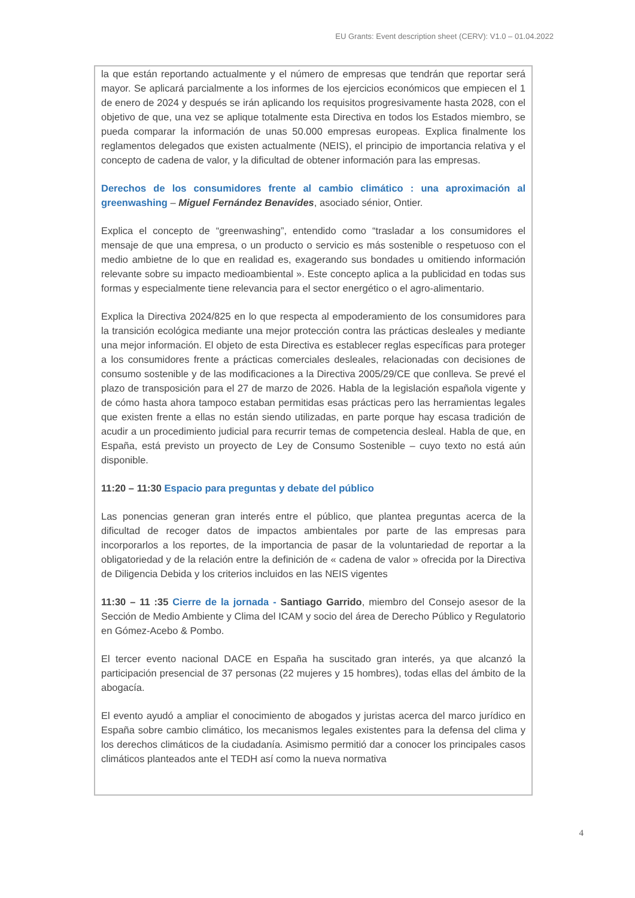EU Grants: Event description sheet (CERV): V1.0 – 01.04.2022
la que están reportando actualmente y el número de empresas que tendrán que reportar será mayor. Se aplicará parcialmente a los informes de los ejercicios económicos que empiecen el 1 de enero de 2024 y después se irán aplicando los requisitos progresivamente hasta 2028, con el objetivo de que, una vez se aplique totalmente esta Directiva en todos los Estados miembro, se pueda comparar la información de unas 50.000 empresas europeas. Explica finalmente los reglamentos delegados que existen actualmente (NEIS), el principio de importancia relativa y el concepto de cadena de valor, y la dificultad de obtener información para las empresas.
Derechos de los consumidores frente al cambio climático : una aproximación al greenwashing – Miguel Fernández Benavides, asociado sénior, Ontier.
Explica el concepto de “greenwashing”, entendido como “trasladar a los consumidores el mensaje de que una empresa, o un producto o servicio es más sostenible o respetuoso con el medio ambietne de lo que en realidad es, exagerando sus bondades u omitiendo información relevante sobre su impacto medioambiental ». Este concepto aplica a la publicidad en todas sus formas y especialmente tiene relevancia para el sector energético o el agro-alimentario.
Explica la Directiva 2024/825 en lo que respecta al empoderamiento de los consumidores para la transición ecológica mediante una mejor protección contra las prácticas desleales y mediante una mejor información. El objeto de esta Directiva es establecer reglas específicas para proteger a los consumidores frente a prácticas comerciales desleales, relacionadas con decisiones de consumo sostenible y de las modificaciones a la Directiva 2005/29/CE que conlleva. Se prevé el plazo de transposición para el 27 de marzo de 2026. Habla de la legislación española vigente y de cómo hasta ahora tampoco estaban permitidas esas prácticas pero las herramientas legales que existen frente a ellas no están siendo utilizadas, en parte porque hay escasa tradición de acudir a un procedimiento judicial para recurrir temas de competencia desleal. Habla de que, en España, está previsto un proyecto de Ley de Consumo Sostenible – cuyo texto no está aún disponible.
11:20 – 11:30 Espacio para preguntas y debate del público
Las ponencias generan gran interés entre el público, que plantea preguntas acerca de la dificultad de recoger datos de impactos ambientales por parte de las empresas para incorporarlos a los reportes, de la importancia de pasar de la voluntariedad de reportar a la obligatoriedad y de la relación entre la definición de « cadena de valor » ofrecida por la Directiva de Diligencia Debida y los criterios incluidos en las NEIS vigentes
11:30 – 11 :35 Cierre de la jornada - Santiago Garrido, miembro del Consejo asesor de la Sección de Medio Ambiente y Clima del ICAM y socio del área de Derecho Público y Regulatorio en Gómez-Acebo & Pombo.
El tercer evento nacional DACE en España ha suscitado gran interés, ya que alcanzó la participación presencial de 37 personas (22 mujeres y 15 hombres), todas ellas del ámbito de la abogacía.
El evento ayudó a ampliar el conocimiento de abogados y juristas acerca del marco jurídico en España sobre cambio climático, los mecanismos legales existentes para la defensa del clima y los derechos climáticos de la ciudadanía. Asimismo permitió dar a conocer los principales casos climáticos planteados ante el TEDH así como la nueva normativa
4